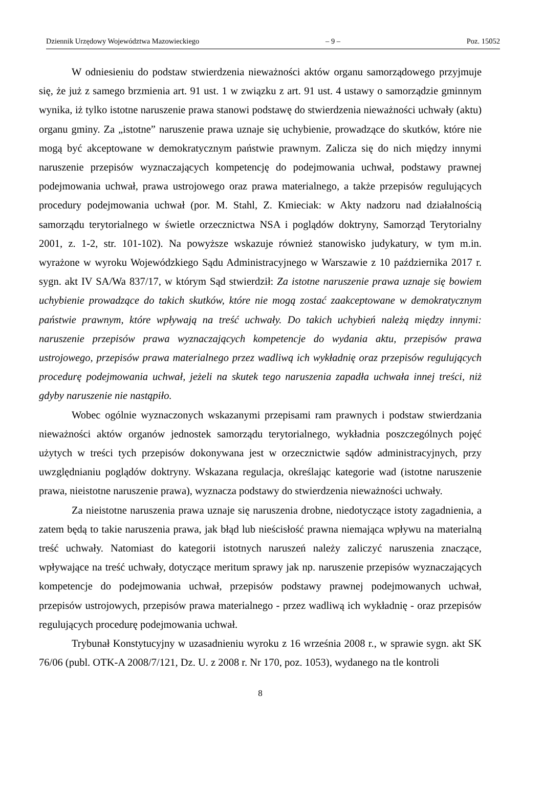Dziennik Urzędowy Województwa Mazowieckiego – 9 – Poz. 15052
W odniesieniu do podstaw stwierdzenia nieważności aktów organu samorządowego przyjmuje się, że już z samego brzmienia art. 91 ust. 1 w związku z art. 91 ust. 4 ustawy o samorządzie gminnym wynika, iż tylko istotne naruszenie prawa stanowi podstawę do stwierdzenia nieważności uchwały (aktu) organu gminy. Za „istotne” naruszenie prawa uznaje się uchybienie, prowadzące do skutków, które nie mogą być akceptowane w demokratycznym państwie prawnym. Zalicza się do nich między innymi naruszenie przepisów wyznaczających kompetencję do podejmowania uchwał, podstawy prawnej podejmowania uchwał, prawa ustrojowego oraz prawa materialnego, a także przepisów regulujących procedury podejmowania uchwał (por. M. Stahl, Z. Kmieciak: w Akty nadzoru nad działalnością samorządu terytorialnego w świetle orzecznictwa NSA i poglądów doktryny, Samorząd Terytorialny 2001, z. 1-2, str. 101-102). Na powyższe wskazuje również stanowisko judykatury, w tym m.in. wyrażone w wyroku Wojewódzkiego Sądu Administracyjnego w Warszawie z 10 października 2017 r. sygn. akt IV SA/Wa 837/17, w którym Sąd stwierdził: Za istotne naruszenie prawa uznaje się bowiem uchybienie prowadzące do takich skutków, które nie mogą zostać zaakceptowane w demokratycznym państwie prawnym, które wpływają na treść uchwały. Do takich uchybień należą między innymi: naruszenie przepisów prawa wyznaczających kompetencje do wydania aktu, przepisów prawa ustrojowego, przepisów prawa materialnego przez wadliwą ich wykładnię oraz przepisów regulujących procedurę podejmowania uchwał, jeżeli na skutek tego naruszenia zapadła uchwała innej treści, niż gdyby naruszenie nie nastąpiło.
Wobec ogólnie wyznaczonych wskazanymi przepisami ram prawnych i podstaw stwierdzania nieważności aktów organów jednostek samorządu terytorialnego, wykładnia poszczególnych pojęć użytych w treści tych przepisów dokonywana jest w orzecznictwie sądów administracyjnych, przy uwzględnianiu poglądów doktryny. Wskazana regulacja, określając kategorie wad (istotne naruszenie prawa, nieistotne naruszenie prawa), wyznacza podstawy do stwierdzenia nieważności uchwały.
Za nieistotne naruszenia prawa uznaje się naruszenia drobne, niedotyczące istoty zagadnienia, a zatem będą to takie naruszenia prawa, jak błąd lub nieścisłość prawna niemająca wpływu na materialną treść uchwały. Natomiast do kategorii istotnych naruszeń należy zaliczyć naruszenia znaczące, wpływające na treść uchwały, dotyczące meritum sprawy jak np. naruszenie przepisów wyznaczających kompetencje do podejmowania uchwał, przepisów podstawy prawnej podejmowanych uchwał, przepisów ustrojowych, przepisów prawa materialnego - przez wadliwą ich wykładnię - oraz przepisów regulujących procedurę podejmowania uchwał.
Trybunał Konstytucyjny w uzasadnieniu wyroku z 16 września 2008 r., w sprawie sygn. akt SK 76/06 (publ. OTK-A 2008/7/121, Dz. U. z 2008 r. Nr 170, poz. 1053), wydanego na tle kontroli
8